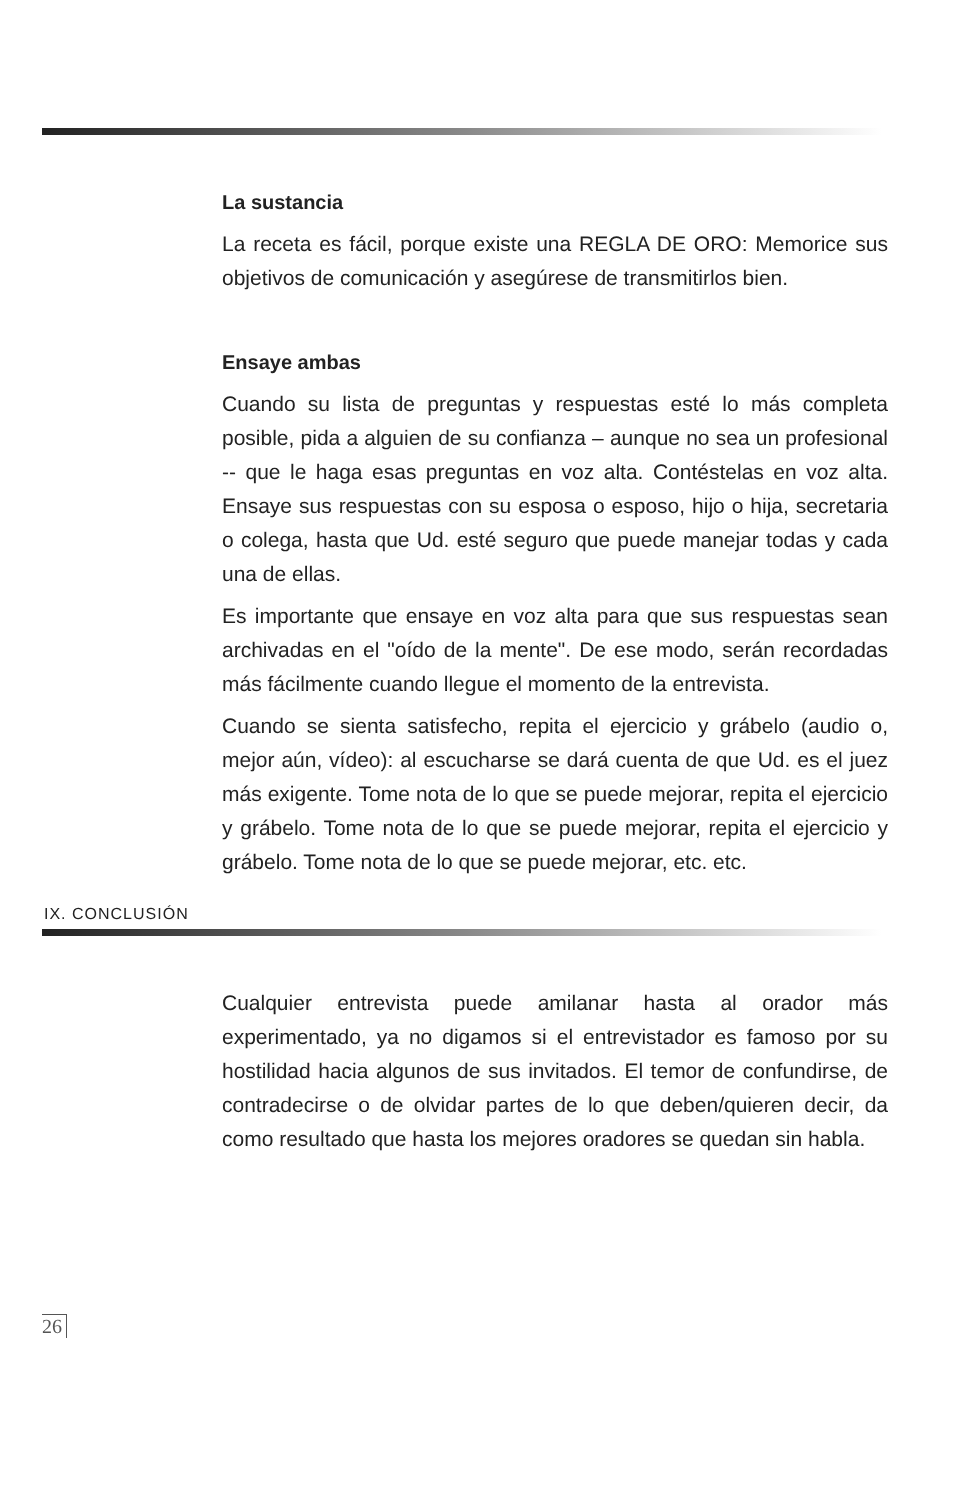La sustancia
La receta es fácil, porque existe una REGLA DE ORO: Memorice sus objetivos de comunicación y asegúrese de transmitirlos bien.
Ensaye ambas
Cuando su lista de preguntas y respuestas esté lo más completa posible, pida a alguien de su confianza – aunque no sea un profesional -- que le haga esas preguntas en voz alta. Contéstelas en voz alta. Ensaye sus respuestas con su esposa o esposo, hijo o hija, secretaria o colega, hasta que Ud. esté seguro que puede manejar todas y cada una de ellas.
Es importante que ensaye en voz alta para que sus respuestas sean archivadas en el "oído de la mente". De ese modo, serán recordadas más fácilmente cuando llegue el momento de la entrevista.
Cuando se sienta satisfecho, repita el ejercicio y grábelo (audio o, mejor aún, vídeo): al escucharse se dará cuenta de que Ud. es el juez más exigente. Tome nota de lo que se puede mejorar, repita el ejercicio y grábelo. Tome nota de lo que se puede mejorar, repita el ejercicio y grábelo. Tome nota de lo que se puede mejorar, etc. etc.
IX. CONCLUSIÓN
Cualquier entrevista puede amilanar hasta al orador más experimentado, ya no digamos si el entrevistador es famoso por su hostilidad hacia algunos de sus invitados. El temor de confundirse, de contradecirse o de olvidar partes de lo que deben/quieren decir, da como resultado que hasta los mejores oradores se quedan sin habla.
26